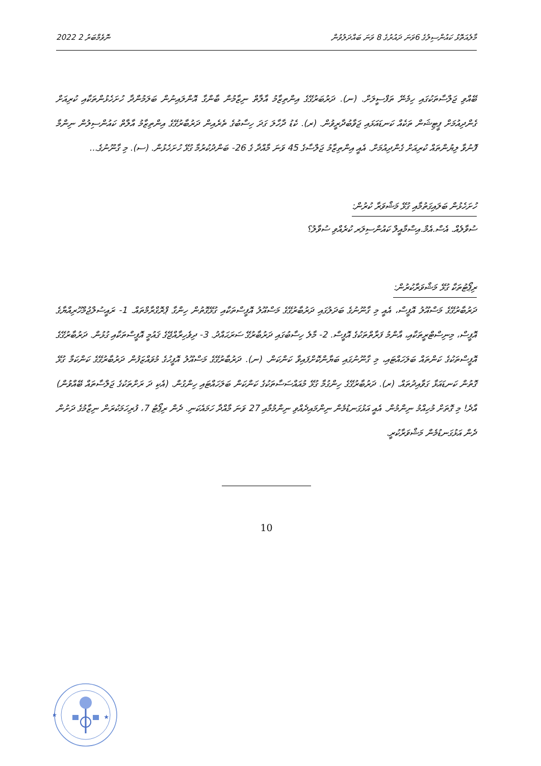މާލެއަތޮޅު ކައުންސިލުގެ 6ވަނަ ދައުރުގެ 8 ވަނަ ބައްދަލުވުން 2022 ނޮވެމްބަރު 2
ބޭއްވި ޖަލްސާތަކުގައި ހިމެނޭ ތަފްސީލަށް. (ނ). ދަރުބަރުގޭގެ އިންތިޒާމު އާލާތް ނިޒާމުން ބާންގާ އޮންލައިނުން ބަލަމުންދާ ހުށަހެޅުންތަކާއި ކުރިއަށް ގެންދިއުމަށް ޕީޓިޝަން ތަކެއް ކަނޑައަޅައި ޖަވާބުދާރީވުން. (ރ). ކެޑު ދާހާލަ ގަދަ ހިސާބުގެ ތެރެއިން ދަރުބާރުގޭގެ އިންތިޒާމު އާލާތް ކައުންސިލުން ނިންމާ ފޮނުވާ ލިޔުންތައް ކުރިއަށް ގެންދިއުމަށް. އެއީ އިންތިޒާމު ޖަލްސާގެ 45 ވަނަ މާއްދާ ގެ 26- ބަންދުކުރުމާ ގުޅޭ ހުށަހެޅުން. (ސ). މި ގާނޫނުގެ...
ހުށަހެޅުން ބަލައިގަތުމާއި ގުޅޭ މަޝްވަރާ ކުރުން:
ސުވާލެއް. އެސް.އެމް.އިސްމާއީލް ކައުންސިލަރ ކުރެއްވި ސުވާލު؟
ރިޕޯޓުތަކާ ގުޅޭ މަޝްވަރާކުރުން:
ދަރުބާރުގޭގެ މަސްއޫލު އޮފީސް، އެއީ މި ގާނޫނުގެ ބަދަލުގައި ދަރުބާރުގޭގެ މަސްއޫލު އޮފީސްތަކާއި ގުޅޭގޮތުން ހިންގާ ޕްރޮގްރާމްތައް. 1- ރައީސުލްޖުމްހޫރިއްޔާގެ އޮފީސް، މިނިސްޓްރީތަކާއި، އާންމު ފަރާތްތަކުގެ އޮފީސް. 2- މާލެ ހިސާބުގައި ދަރުބާރުގޭ ސަރަޙައްދު. 3- ދިވެހިރާއްޖޭގެ ޤައުމީ އޮފީސްތަކާއި ގުޅުން. ދަރުބާރުގޭގެ އޮފީސްތަކުގެ ކަންތައް ބަލަހައްޓައި، މި ގާނޫނުގައި ބަޔާންކޮށްފައިވާ ކަންކަން. (ނ). ދަރުބާރުގޭގެ މަސްއޫލު އޮފީހުގެ މުވައްޒަފުން ދަރުބާރުގޭގެ ކަންކަމާ ގުޅޭ ގޮތުން ކަނޑައަޅާ ގަވާއިދުތައް. (ރ). ދަރުބާރުގޭގެ ހިންގުމާ ގުޅޭ މުއައްސަސާތަކުގެ ކަންކަން ބަލަހައްޓައި ހިންގުން. (އެކި ދަ ރަށްތަކުގެ ޖަލްސާތައް ބޭއްވުން) އާދެ! މި ގޮތަށް މުހިއްމު ނިންމުން. އެއީ އަޅުގަނޑުމެން ނިންމައިދެއްވި ނިންމުމާއި 27 ވަނަ މާއްދާ ހަމައެކަނި. ދެން ރިޕޯޓު 7، ފުރިހަމަކުރަން ނިޒާމުގެ ދަށުން ދެން އަޅުގަނޑުމެން މަޝްވަރާކުރީ.
10
★
★